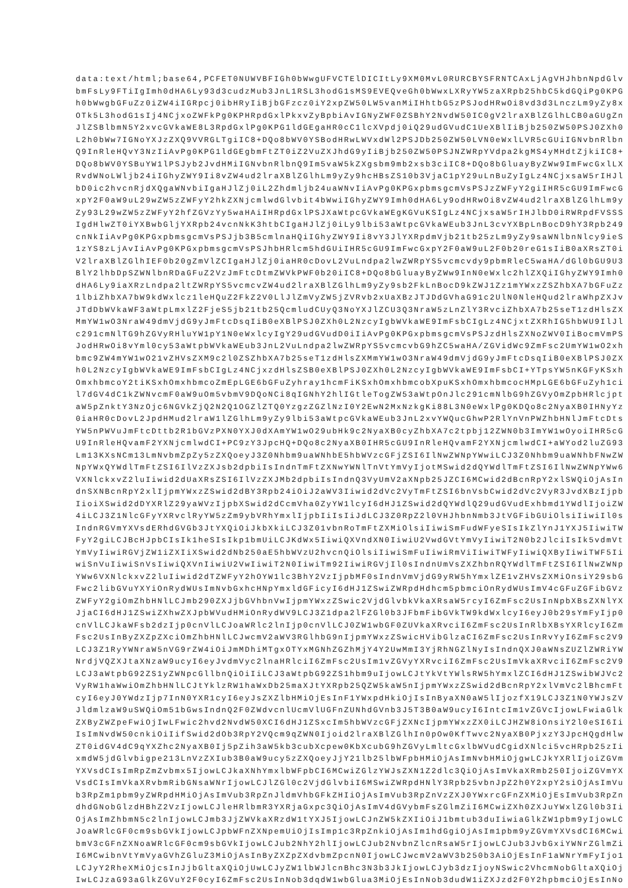data:text/html;base64,PCFET0NUWVBFIGh0bWwgUFVCTElDICItLy9XM0MvL0RURCBYSFRNTCAxLjAgVHJhbnNpdGlv
bmFsLy9FTiIgImh0dHA6Ly93d3cudzMub3JnL1RSL3hodG1sMS9EVEQveGh0bWwxLXRyYW5zaXRpb25hbC5kdGQiPg0KPG
h0bWwgbGFuZz0iZW4iIGRpcj0ibHRyIiBjbGFzcz0iY2xpZW50LW5vanMiIHhtbG5zPSJodHRwOi8vd3d3LnczLm9yZy8x
OTk5L3hodG1sIj4NCjxoZWFkPg0KPHRpdGxlPkxvZyBpbiAvIGNyZWF0ZSBhY2NvdW50IC0gV2lraXBlZGlhLCB0aGUgZn
JlZSBlbmN5Y2xvcGVkaWE8L3RpdGxlPg0KPG1ldGEgaHR0cC1lcXVpdj0iQ29udGVudC1UeXBlIiBjb250ZW50PSJ0ZXh0
L2h0bWw7IGNoYXJzZXQ9VVRGLTgiIC8+DQo8bWV0YSBodHRwLWVxdWl2PSJDb250ZW50LVN0eWxlLVR5cGUiIGNvbnRlbn
Q9InRleHQvY3NzIiAvPg0KPG1ldGEgbmFtZT0iZ2VuZXJhdG9yIiBjb250ZW50PSJNZWRpYVdpa2kgMS4yMHdtZjkiIC8+
DQo8bWV0YSBuYW1lPSJyb2JvdHMiIGNvbnRlbnQ9Im5vaW5kZXgsbm9mb2xsb3ciIC8+DQo8bGluayByZWw9ImFwcGxlLX
RvdWNoLWljb24iIGhyZWY9Ii8vZW4ud2lraXBlZGlhLm9yZy9hcHBsZS10b3VjaC1pY29uLnBuZyIgLz4NCjxsaW5rIHJl
bD0ic2hvcnRjdXQgaWNvbiIgaHJlZj0iL2Zhdmljb24uaWNvIiAvPg0KPGxpbmsgcmVsPSJzZWFyY2giIHR5cGU9ImFwcG
xpY2F0aW9uL29wZW5zZWFyY2hkZXNjcmlwdGlvbit4bWwiIGhyZWY9Imh0dHA6Ly9odHRwOi8vZW4ud2lraXBlZGlhLm9y
Zy93L29wZW5zZWFyY2hfZGVzYy5waHAiIHRpdGxlPSJXaWtpcGVkaWEgKGVuKSIgLz4NCjxsaW5rIHJlbD0iRWRpdFVSSS
IgdHlwZT0iYXBwbGljYXRpb24vcnNkK3htbCIgaHJlZj0iLy9lbi53aWtpcGVkaWEub3JnL3cvYXBpLnBocD9hY3Rpb249
cnNkIiAvPg0KPGxpbmsgcmVsPSJjb3B5cmlnaHQiIGhyZWY9Ii8vY3JlYXRpdmVjb21tb25zLm9yZy9saWNlbnNlcy9ieS
1zYS8zLjAvIiAvPg0KPGxpbmsgcmVsPSJhbHRlcm5hdGUiIHR5cGU9ImFwcGxpY2F0aW9uL2F0b20reG1sIiB0aXRsZT0i
V2lraXBlZGlhIEF0b20gZmVlZCIgaHJlZj0iaHR0cDovL2VuLndpa2lwZWRpYS5vcmcvdy9pbmRleC5waHA/dGl0bGU9U3
BlY2lhbDpSZWNlbnRDaGFuZ2VzJmFtcDtmZWVkPWF0b20iIC8+DQo8bGluayByZWw9InN0eWxlc2hlZXQiIGhyZWY9Imh0
dHA6Ly9iaXRzLndpa2ltZWRpYS5vcmcvZW4ud2lraXBlZGlhLm9yZy9sb2FkLnBocD9kZWJ1Zz1mYWxzZSZhbXA7bGFuZz
1lbiZhbXA7bW9kdWxlcz1leHQuZ2FkZ2V0LlJlZmVyZW5jZVRvb2xUaXBzJTJDdGVhaG91c2UlN0NleHQud2lraWhpZXJv
JTdDbWVkaWF3aWtpLmxlZ2FjeS5jb21tb25QcmludCUyQ3NoYXJlZCU3Q3NraW5zLnZlY3RvciZhbXA7b25seT1zdHlsZX
MmYW1wO3NraW49dmVjdG9yJmFtcDsqIiB0eXBlPSJ0ZXh0L2NzcyIgbWVkaWE9ImFsbCIgLz4NCjxtZXRhIG5hbWU9IlJl
c291cmNlTG9hZGVyRHluYW1pY1N0eWxlcyIgY29udGVudD0iIiAvPg0KPGxpbmsgcmVsPSJzdHlsZXNoZWV0IiBocmVmPS
JodHRwOi8vYml0cy53aWtpbWVkaWEub3JnL2VuLndpa2lwZWRpYS5vcmcvbG9hZC5waHA/ZGVidWc9ZmFsc2UmYW1wO2xh
bmc9ZW4mYW1wO21vZHVsZXM9c2l0ZSZhbXA7b25seT1zdHlsZXMmYW1wO3NraW49dmVjdG9yJmFtcDsqIiB0eXBlPSJ0ZX
h0L2NzcyIgbWVkaWE9ImFsbCIgLz4NCjxzdHlsZSB0eXBlPSJ0ZXh0L2NzcyIgbWVkaWE9ImFsbCI+YTpsYW5nKGFyKSxh
OmxhbmcoY2tiKSxhOmxhbmcoZmEpLGE6bGFuZyhray1hcmFiKSxhOmxhbmcobXpuKSxhOmxhbmcocHMpLGE6bGFuZyh1ci
l7dGV4dC1kZWNvcmF0aW9uOm5vbmV9DQoNCi8qIGNhY2hlIGtleTogZW53aWtpOnJlc291cmNlbG9hZGVyOmZpbHRlcjpt
aW5pZnktY3NzOjc6NGVkZjQ2N2Q1OGZlZTQ0YzgzZGZlNzI0Y2EwN2MxNzkgKi88L3N0eWxlPg0KDQo8c2NyaXB0IHNyYz
0iaHR0cDovL2JpdHMud2lraW1lZGlhLm9yZy9lbi53aWtpcGVkaWEub3JnL2xvYWQucGhwP2RlYnVnPWZhbHNlJmFtcDts
YW5nPWVuJmFtcDttb2R1bGVzPXN0YXJ0dXAmYW1wO29ubHk9c2NyaXB0cyZhbXA7c2tpbj12ZWN0b3ImYW1wOyoiIHR5cG
U9InRleHQvamF2YXNjcmlwdCI+PC9zY3JpcHQ+DQo8c2NyaXB0IHR5cGU9InRleHQvamF2YXNjcmlwdCI+aWYod2luZG93
Lm13KXsNCm13LmNvbmZpZy5zZXQoeyJ3Z0Nhbm9uaWNhbE5hbWVzcGFjZSI6IlNwZWNpYWwiLCJ3Z0Nhbm9uaWNhbFNwZW
NpYWxQYWdlTmFtZSI6IlVzZXJsb2dpbiIsIndnTmFtZXNwYWNlTnVtYmVyIjotMSwid2dQYWdlTmFtZSI6IlNwZWNpYWw6
VXNlckxvZ2luIiwid2dUaXRsZSI6IlVzZXJMb2dpbiIsIndnQ3VyUmV2aXNpb25JZCI6MCwid2dBcnRpY2xlSWQiOjAsIn
dnSXNBcnRpY2xlIjpmYWxzZSwid2dBY3Rpb24iOiJ2aWV3Iiwid2dVc2VyTmFtZSI6bnVsbCwid2dVc2VyR3JvdXBzIjpb
IioiXSwid2dDYXRlZ29yaWVzIjpbXSwid2dCcmVha0ZyYW1lcyI6dHJ1ZSwid2dQYWdlQ29udGVudExhbmd1YWdlIjoiZW
4iLCJ3Z1NlcGFyYXRvclRyYW5zZm9ybVRhYmxlIjpbIiIsIiJdLCJ3Z0RpZ2l0VHJhbnNmb3JtVGFibGUiOlsiIiwiIl0s
IndnRGVmYXVsdERhdGVGb3JtYXQiOiJkbXkiLCJ3Z01vbnRoTmFtZXMiOlsiIiwiSmFudWFyeSIsIkZlYnJ1YXJ5IiwiTW
FyY2giLCJBcHJpbCIsIk1heSIsIkp1bmUiLCJKdWx5IiwiQXVndXN0IiwiU2VwdGVtYmVyIiwiT2N0b2JlciIsIk5vdmVt
YmVyIiwiRGVjZW1iZXIiXSwid2dNb250aE5hbWVzU2hvcnQiOlsiIiwiSmFuIiwiRmViIiwiTWFyIiwiQXByIiwiTWF5Ii
wiSnVuIiwiSnVsIiwiQXVnIiwiU2VwIiwiT2N0IiwiTm92IiwiRGVjIl0sIndnUmVsZXZhbnRQYWdlTmFtZSI6IlNwZWNp
YWw6VXNlckxvZ2luIiwid2dTZWFyY2hOYW1lc3BhY2VzIjpbMF0sIndnVmVjdG9yRW5hYmxlZE1vZHVsZXMiOnsiY29sbG
Fwc2libGVuYXYiOnRydWUsImNvbGxhcHNpYmxldGFicyI6dHJ1ZSwiZWRpdHdhcm5pbmciOnRydWUsImV4cGFuZGFibGVz
ZWFyY2giOmZhbHNlLCJmb290ZXJjbGVhbnVwIjpmYWxzZSwic2VjdGlvbkVkaXRsaW5rcyI6ZmFsc2UsInNpbXBsZXNlYX
JjaCI6dHJ1ZSwiZXhwZXJpbWVudHMiOnRydWV9LCJ3Z1dpa2lFZGl0b3JFbmFibGVkTW9kdWxlcyI6eyJ0b29sYmFyIjp0
cnVlLCJkaWFsb2dzIjp0cnVlLCJoaWRlc2lnIjp0cnVlLCJ0ZW1wbGF0ZUVkaXRvciI6ZmFsc2UsInRlbXBsYXRlcyI6Zm
Fsc2UsInByZXZpZXciOmZhbHNlLCJwcmV2aWV3RGlhbG9nIjpmYWxzZSwicHVibGlzaCI6ZmFsc2UsInRvYyI6ZmFsc2V9
LCJ3Z1RyYWNraW5nVG9rZW4iOiJmMDhiMTgxOTYxMGNhZGZhMjY4Y2UwMmI3YjRhNGZlNyIsIndnQXJ0aWNsZUZlZWRiYW
NrdjVQZXJtaXNzaW9ucyI6eyJvdmVyc2lnaHRlciI6ZmFsc2UsIm1vZGVyYXRvciI6ZmFsc2UsImVkaXRvciI6ZmFsc2V9
LCJ3aWtpbG92ZS1yZWNpcGllbnQiOiIiLCJ3aWtpbG92ZS1hbm9uIjowLCJtYkVtYWlsRW5hYmxlZCI6dHJ1ZSwibWJVc2
VyRW1haWwiOmZhbHNlLCJtYklzRW1haWxDb25maXJtYXRpb25QZW5kaW5nIjpmYWxzZSwid2dBcnRpY2xlVmVc2lBhcmFt
cyI6eyJ0YWdzIjp7InN0YXR1cyI6eyJsZXZlbHMiOjEsInF1YWxpdHkiOjIsInByaXN0aW5lIjozfX19LCJ3Z1N0YWJsZV
JldmlzaW9uSWQiOm51bGwsIndnQ2F0ZWdvcnlUcmVlUGFnZUNhdGVnb3J5T3B0aW9ucyI6IntcIm1vZGVcIjowLFwiaGlk
ZXByZWZpeFwiOjIwLFwic2hvd2NvdW50XCI6dHJ1ZSxcIm5hbWVzcGFjZXNcIjpmYWxzZX0iLCJHZW8iOnsiY2l0eSI6Ii
IsImNvdW50cnkiOiIifSwid2dOb3RpY2VQcm9qZWN0Ijoid2lraXBlZGlhIn0pOw0KfTwvc2NyaXB0PjxzY3JpcHQgdHlw
ZT0idGV4dC9qYXZhc2NyaXB0Ij5pZih3aW5kb3cubXcpew0KbXcubG9hZGVyLmltcGxlbWVudCgidXNlci5vcHRpb25zIi
xmdW5jdGlvbigpe213LnVzZXIub3B0aW9ucy5zZXQoeyJjY21lb25lbWFpbHMiOjAsImNvbHMiOjgwLCJkYXRlIjoiZGVm
YXVsdCIsImRpZmZvbmx5IjowLCJkaXNhYmxlbWFpbCI6MCwiZGlzYWJsZXN1Z2dlc3QiOjAsImVkaXRmb250IjoiZGVmYX
VsdCIsImVkaXRvbmRibGNsaWNrIjowLCJlZGl0c2VjdGlvbiI6MSwiZWRpdHNlY3Rpb25vbnJpZ2h0Y2xpY2siOjAsImVu
b3RpZm1pbm9yZWRpdHMiOjAsImVub3RpZnJldmVhbGFkZHIiOjAsImVub3RpZnVzZXJ0YWxrcGFnZXMiOjEsImVub3RpZn
dhdGNobGlzdHBhZ2VzIjowLCJleHRlbmR3YXRjaGxpc3QiOjAsImV4dGVybmFsZGlmZiI6MCwiZXh0ZXJuYWxlZGl0b3Ii
OjAsImZhbmN5c2lnIjowLCJmb3JjZWVkaXRzdW1tYXJ5IjowLCJnZW5kZXIiOiJ1bmtub3duIiwiaGlkZW1pbm9yIjowLC
JoaWRlcGF0cm9sbGVkIjowLCJpbWFnZXNpemUiOjIsImp1c3RpZnkiOjAsIm1hdGgiOjAsIm1pbm9yZGVmYXVsdCI6MCwi
bmV3cGFnZXNoaWRlcGF0cm9sbGVkIjowLCJub2NhY2hlIjowLCJub2NvbnZlcnRsaW5rIjowLCJub3JvbGxiYWNrZGlmZi
I6MCwibnVtYmVyaGVhZGluZ3MiOjAsInByZXZpZXdvbmZpcnN0IjowLCJwcmV2aWV3b250b3AiOjEsInF1aWNrYmFyIjo1
LCJyY2RheXMiOjcsInJjbGltaXQiOjUwLCJyZW1lbWJlcnBhc3N3b3JkIjowLCJyb3dzIjoyNSwic2VhcmNobGltaXQiOj
IwLCJzaG93aGlkZGVuY2F0cyI6ZmFsc2UsInNob3dqdW1wbGlua3MiOjEsInNob3dudW1iZXJzd2F0Y2hpbmciOjEsInNo